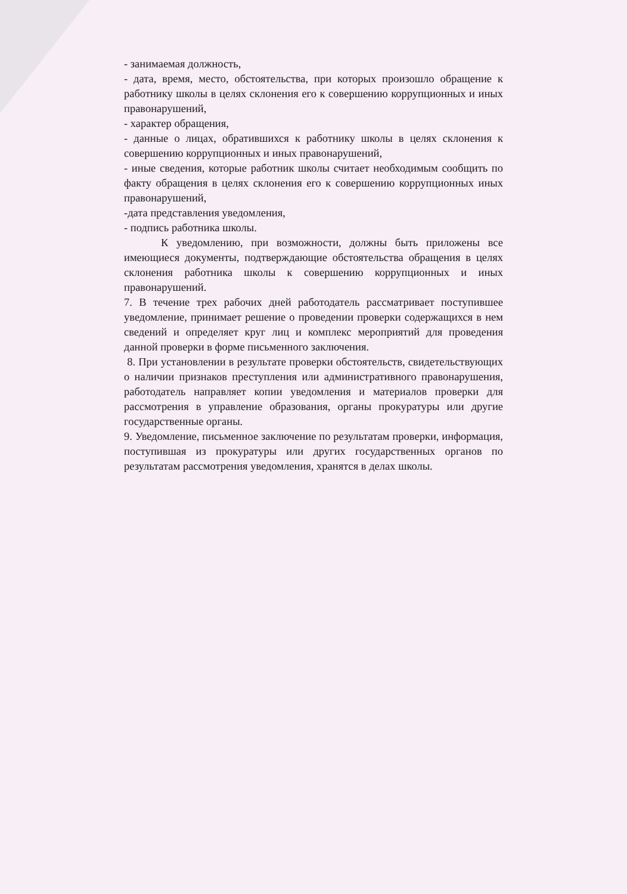- занимаемая должность,
- дата, время, место, обстоятельства, при которых произошло обращение к работнику школы в целях склонения его к совершению коррупционных и иных правонарушений,
- характер обращения,
- данные о лицах, обратившихся к работнику школы в целях склонения к совершению коррупционных и иных правонарушений,
- иные сведения, которые работник школы считает необходимым сообщить по факту обращения в целях склонения его к совершению коррупционных иных правонарушений,
-дата представления уведомления,
- подпись работника школы.
К уведомлению, при возможности, должны быть приложены все имеющиеся документы, подтверждающие обстоятельства обращения в целях склонения работника школы к совершению коррупционных и иных правонарушений.
7. В течение трех рабочих дней работодатель рассматривает поступившее уведомление, принимает решение о проведении проверки содержащихся в нем сведений и определяет круг лиц и комплекс мероприятий для проведения данной проверки в форме письменного заключения.
8. При установлении в результате проверки обстоятельств, свидетельствующих о наличии признаков преступления или административного правонарушения, работодатель направляет копии уведомления и материалов проверки для рассмотрения в управление образования, органы прокуратуры или другие государственные органы.
9. Уведомление, письменное заключение по результатам проверки, информация, поступившая из прокуратуры или других государственных органов по результатам рассмотрения уведомления, хранятся в делах школы.